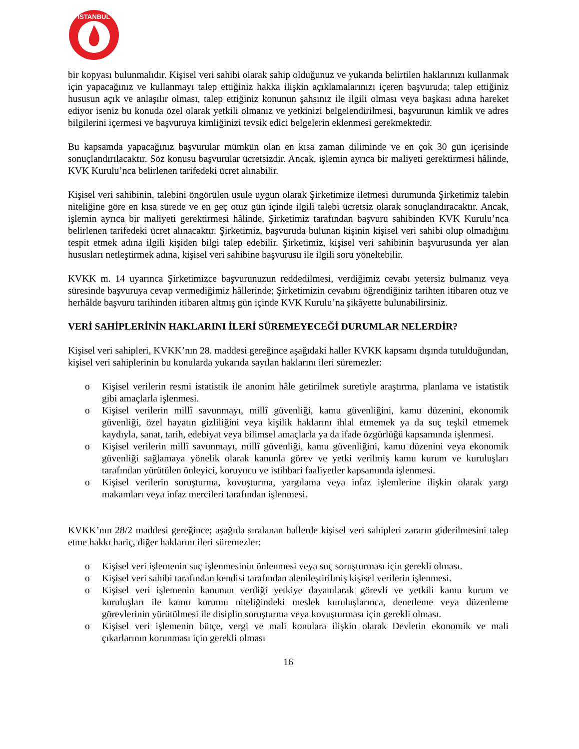İSTANBUL
bir kopyası bulunmalıdır. Kişisel veri sahibi olarak sahip olduğunuz ve yukarıda belirtilen haklarınızı kullanmak için yapacağınız ve kullanmayı talep ettiğiniz hakka ilişkin açıklamalarınızı içeren başvuruda; talep ettiğiniz hususun açık ve anlaşılır olması, talep ettiğiniz konunun şahsınız ile ilgili olması veya başkası adına hareket ediyor iseniz bu konuda özel olarak yetkili olmanız ve yetkinizi belgelendirilmesi, başvurunun kimlik ve adres bilgilerini içermesi ve başvuruya kimliğinizi tevsik edici belgelerin eklenmesi gerekmektedir.
Bu kapsamda yapacağınız başvurular mümkün olan en kısa zaman diliminde ve en çok 30 gün içerisinde sonuçlandırılacaktır. Söz konusu başvurular ücretsizdir. Ancak, işlemin ayrıca bir maliyeti gerektirmesi hâlinde, KVK Kurulu’nca belirlenen tarifedeki ücret alınabilir.
Kişisel veri sahibinin, talebini öngörülen usule uygun olarak Şirketimize iletmesi durumunda Şirketimiz talebin niteliğine göre en kısa sürede ve en geç otuz gün içinde ilgili talebi ücretsiz olarak sonuçlandıracaktır. Ancak, işlemin ayrıca bir maliyeti gerektirmesi hâlinde, Şirketimiz tarafından başvuru sahibinden KVK Kurulu’nca belirlenen tarifedeki ücret alınacaktır. Şirketimiz, başvuruda bulunan kişinin kişisel veri sahibi olup olmadığını tespit etmek adına ilgili kişiden bilgi talep edebilir. Şirketimiz, kişisel veri sahibinin başvurusunda yer alan hususları netleştirmek adına, kişisel veri sahibine başvurusu ile ilgili soru yöneltebilir.
KVKK m. 14 uyarınca Şirketimizce başvurunuzun reddedilmesi, verdiğimiz cevabı yetersiz bulmanız veya süresinde başvuruya cevap vermediğimiz hâllerinde; Şirketimizin cevabını öğrendiğiniz tarihten itibaren otuz ve herhâlde başvuru tarihinden itibaren altmış gün içinde KVK Kurulu’na şikâyette bulunabilirsiniz.
VERİ SAHİPLERİNİN HAKLARINI İLERİ SÜREMEYECEĞİ DURUMLAR NELERDİR?
Kişisel veri sahipleri, KVKK’nın 28. maddesi gereğince aşağıdaki haller KVKK kapsamı dışında tutulduğundan, kişisel veri sahiplerinin bu konularda yukarıda sayılan haklarını ileri süremezler:
o Kişisel verilerin resmi istatistik ile anonim hâle getirilmek suretiyle araştırma, planlama ve istatistik gibi amaçlarla işlenmesi.
o Kişisel verilerin millî savunmayı, millî güvenliği, kamu güvenliğini, kamu düzenini, ekonomik güvenliği, özel hayatın gizliliğini veya kişilik haklarını ihlal etmemek ya da suç teşkil etmemek kaydıyla, sanat, tarih, edebiyat veya bilimsel amaçlarla ya da ifade özgürlüğü kapsamında işlenmesi.
o Kişisel verilerin millî savunmayı, millî güvenliği, kamu güvenliğini, kamu düzenini veya ekonomik güvenliği sağlamaya yönelik olarak kanunla görev ve yetki verilmiş kamu kurum ve kuruluşları tarafından yürütülen önleyici, koruyucu ve istihbari faaliyetler kapsamında işlenmesi.
o Kişisel verilerin soruşturma, kovuşturma, yargılama veya infaz işlemlerine ilişkin olarak yargı makamları veya infaz mercileri tarafından işlenmesi.
KVKK’nın 28/2 maddesi gereğince; aşağıda sıralanan hallerde kişisel veri sahipleri zararın giderilmesini talep etme hakkı hariç, diğer haklarını ileri süremezler:
o Kişisel veri işlemenin suç işlenmesinin önlenmesi veya suç soruşturması için gerekli olması.
o Kişisel veri sahibi tarafından kendisi tarafından alenileştirilmiş kişisel verilerin işlenmesi.
o Kişisel veri işlemenin kanunun verdiği yetkiye dayanılarak görevli ve yetkili kamu kurum ve kuruluşları ile kamu kurumu niteliğindeki meslek kuruluşlarınca, denetleme veya düzenleme görevlerinin yürütülmesi ile disiplin soruşturma veya kovuşturması için gerekli olması.
o Kişisel veri işlemenin bütçe, vergi ve mali konulara ilişkin olarak Devletin ekonomik ve mali çıkarlarının korunması için gerekli olması
16